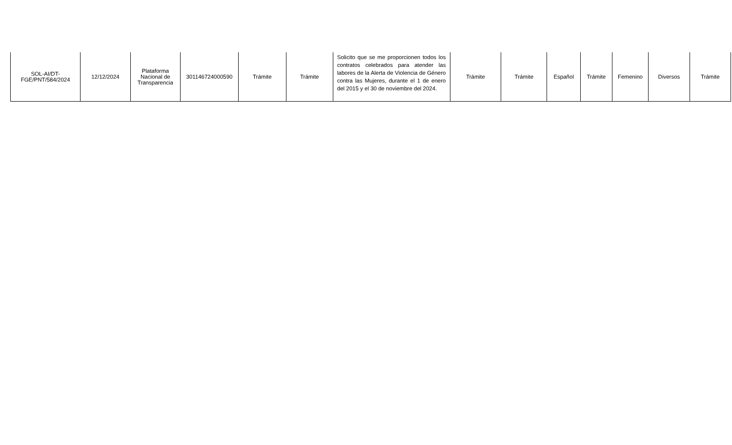| SOL-AI/DT- FGE/PNT/584/2024 | 12/12/2024 | Plataforma Nacional de Transparencia | 301146724000590 | Trámite | Trámite | Solicito que se me proporcionen todos los contratos celebrados para atender las labores de la Alerta de Violencia de Género contra las Mujeres, durante el 1 de enero del 2015 y el 30 de noviembre del 2024. | Trámite | Trámite | Español | Trámite | Femenino | Diversos | Trámite |